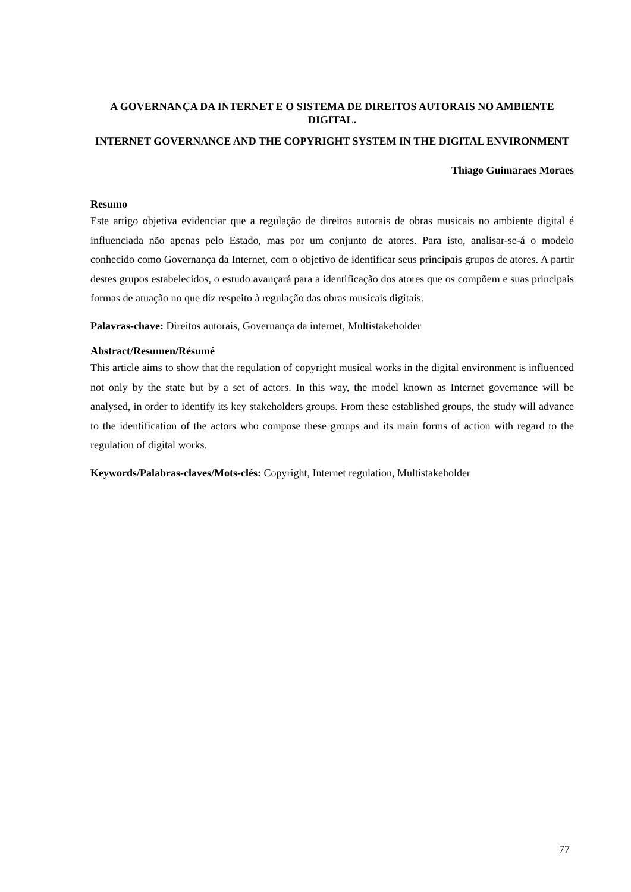A GOVERNANÇA DA INTERNET E O SISTEMA DE DIREITOS AUTORAIS NO AMBIENTE DIGITAL.
INTERNET GOVERNANCE AND THE COPYRIGHT SYSTEM IN THE DIGITAL ENVIRONMENT
Thiago Guimaraes Moraes
Resumo
Este artigo objetiva evidenciar que a regulação de direitos autorais de obras musicais no ambiente digital é influenciada não apenas pelo Estado, mas por um conjunto de atores. Para isto, analisar-se-á o modelo conhecido como Governança da Internet, com o objetivo de identificar seus principais grupos de atores. A partir destes grupos estabelecidos, o estudo avançará para a identificação dos atores que os compõem e suas principais formas de atuação no que diz respeito à regulação das obras musicais digitais.
Palavras-chave: Direitos autorais, Governança da internet, Multistakeholder
Abstract/Resumen/Résumé
This article aims to show that the regulation of copyright musical works in the digital environment is influenced not only by the state but by a set of actors. In this way, the model known as Internet governance will be analysed, in order to identify its key stakeholders groups. From these established groups, the study will advance to the identification of the actors who compose these groups and its main forms of action with regard to the regulation of digital works.
Keywords/Palabras-claves/Mots-clés: Copyright, Internet regulation, Multistakeholder
77